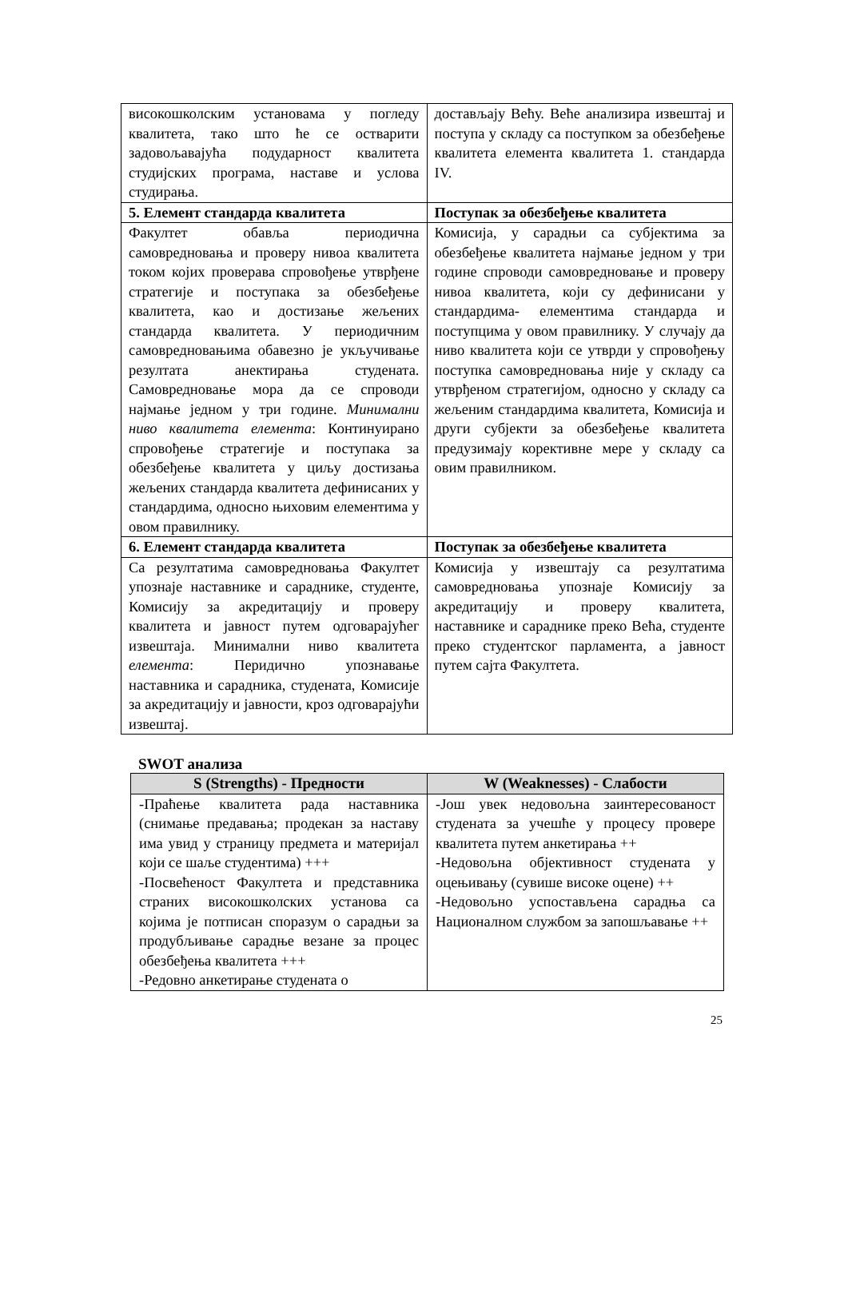| високошколским установама у погледу квалитета, тако што ће се остварити задовољавајућа подударност квалитета студијских програма, наставе и услова студирања. | достављају Већу. Веће анализира извештај и поступа у складу са поступком за обезбеђење квалитета елемента квалитета 1. стандарда IV. |
| 5. Елемент стандарда квалитета | Поступак за обезбеђење квалитета |
| Факултет обавља периодична самовредновања и проверу нивоа квалитета током којих проверава спровођење утврђене стратегије и поступака за обезбеђење квалитета, као и достизање жељених стандарда квалитета. У периодичним самовредновањима обавезно је укључивање резултата анектирања студената. Самовредновање мора да се спроводи најмање једном у три године. Минимални ниво квалитета елемента : Континуирано спровођење стратегије и поступака за обезбеђење квалитета у циљу достизања жељених стандарда квалитета дефинисаних у стандардима, односно њиховим елементима у овом правилнику. | Комисија, у сарадњи са субјектима за обезбеђење квалитета најмање једном у три године спроводи самовредновање и проверу нивоа квалитета, који су дефинисани у стандардима- елементима стандарда и поступцима у овом правилнику. У случају да ниво квалитета који се утврди у спровођењу поступка самовредновања није у складу са утврђеном стратегијом, односно у складу са жељеним стандардима квалитета, Комисија и други субјекти за обезбеђење квалитета предузимају корективне мере у складу са овим правилником. |
| 6. Елемент стандарда квалитета | Поступак за обезбеђење квалитета |
| Са резултатима самовредновања Факултет упознаје наставнике и сараднике, студенте, Комисију за акредитацију и проверу квалитета и јавност путем одговарајућег извештаја. Минимални ниво квалитета елемента : Перидично упознавање наставника и сарадника, студената, Комисије за акредитацију и јавности, кроз одговарајући извештај. | Комисија у извештају са резултатима самовредновања упознаје Комисију за акредитацију и проверу квалитета, наставнике и сараднике преко Већа, студенте преко студентског парламента, а јавност путем сајта Факултета. |
SWOT анализа
| S (Strengths) - Предности | W (Weaknesses) - Слабости |
| --- | --- |
| -Праћење квалитета рада наставника (снимање предавања; продекан за наставу има увид у страницу предмета и материјал који се шаље студентима) +++ -Посвећеност Факултета и представника страних високошколских установа са којима је потписан споразум о сарадњи за продубљивање сарадње везане за процес обезбеђења квалитета +++ -Редовно анкетирање студената о | -Још увек недовољна заинтересованост студената за учешће у процесу провере квалитета путем анкетирања ++ -Недовољна објективност студената у оцењивању (сувише високе оцене) ++ -Недовољно успостављена сарадња са Националном службом за запошљавање ++ |
25